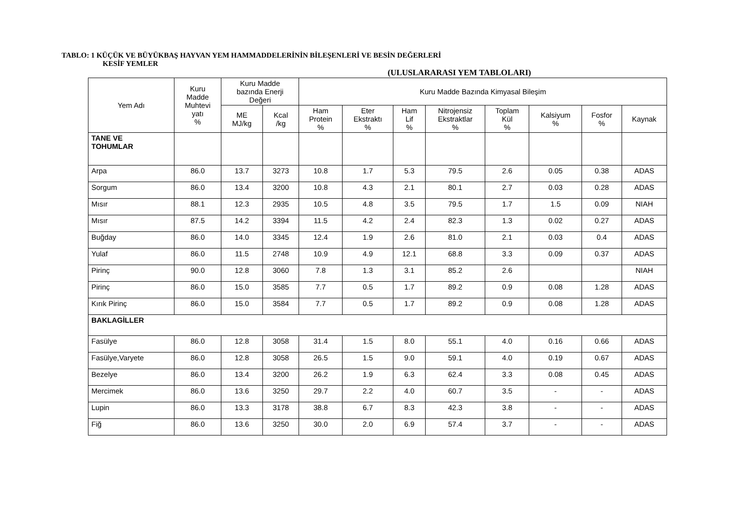TABLO: 1 KÜÇÜK VE BÜYÜKBAŞ HAYVAN YEM HAMMADDELERİNİN BİLEŞENLERİ VE BESİN DEĞERLERİ
KESİF YEMLER
(ULUSLARARASI YEM TABLOLARI)
| Yem Adı | Kuru Madde Muhtevi yatı % | Kuru Madde bazında Enerji Değeri | | Kuru Madde Bazında Kimyasal Bileşim | | | | | | | |
| --- | --- | --- | --- | --- | --- | --- | --- | --- | --- | --- | --- |
| | | ME MJ/kg | Kcal /kg | Ham Protein % | Eter Ekstraktı % | Ham Lif % | Nitrojensiz Ekstraktlar % | Toplam Kül % | Kalsiyum % | Fosfor % | Kaynak |
| TANE VE TOHUMLAR | | | | | | | | | | | |
| Arpa | 86.0 | 13.7 | 3273 | 10.8 | 1.7 | 5.3 | 79.5 | 2.6 | 0.05 | 0.38 | ADAS |
| Sorgum | 86.0 | 13.4 | 3200 | 10.8 | 4.3 | 2.1 | 80.1 | 2.7 | 0.03 | 0.28 | ADAS |
| Mısır | 88.1 | 12.3 | 2935 | 10.5 | 4.8 | 3.5 | 79.5 | 1.7 | 1.5 | 0.09 | NIAH |
| Mısır | 87.5 | 14.2 | 3394 | 11.5 | 4.2 | 2.4 | 82.3 | 1.3 | 0.02 | 0.27 | ADAS |
| Buğday | 86.0 | 14.0 | 3345 | 12.4 | 1.9 | 2.6 | 81.0 | 2.1 | 0.03 | 0.4 | ADAS |
| Yulaf | 86.0 | 11.5 | 2748 | 10.9 | 4.9 | 12.1 | 68.8 | 3.3 | 0.09 | 0.37 | ADAS |
| Pirinç | 90.0 | 12.8 | 3060 | 7.8 | 1.3 | 3.1 | 85.2 | 2.6 | | | NIAH |
| Pirinç | 86.0 | 15.0 | 3585 | 7.7 | 0.5 | 1.7 | 89.2 | 0.9 | 0.08 | 1.28 | ADAS |
| Kırık Pirinç | 86.0 | 15.0 | 3584 | 7.7 | 0.5 | 1.7 | 89.2 | 0.9 | 0.08 | 1.28 | ADAS |
| BAKLAGİLLER | | | | | | | | | | | |
| Fasülye | 86.0 | 12.8 | 3058 | 31.4 | 1.5 | 8.0 | 55.1 | 4.0 | 0.16 | 0.66 | ADAS |
| Fasülye,Varyete | 86.0 | 12.8 | 3058 | 26.5 | 1.5 | 9.0 | 59.1 | 4.0 | 0.19 | 0.67 | ADAS |
| Bezelye | 86.0 | 13.4 | 3200 | 26.2 | 1.9 | 6.3 | 62.4 | 3.3 | 0.08 | 0.45 | ADAS |
| Mercimek | 86.0 | 13.6 | 3250 | 29.7 | 2.2 | 4.0 | 60.7 | 3.5 | - | - | ADAS |
| Lupin | 86.0 | 13.3 | 3178 | 38.8 | 6.7 | 8.3 | 42.3 | 3.8 | - | - | ADAS |
| Fiğ | 86.0 | 13.6 | 3250 | 30.0 | 2.0 | 6.9 | 57.4 | 3.7 | - | - | ADAS |